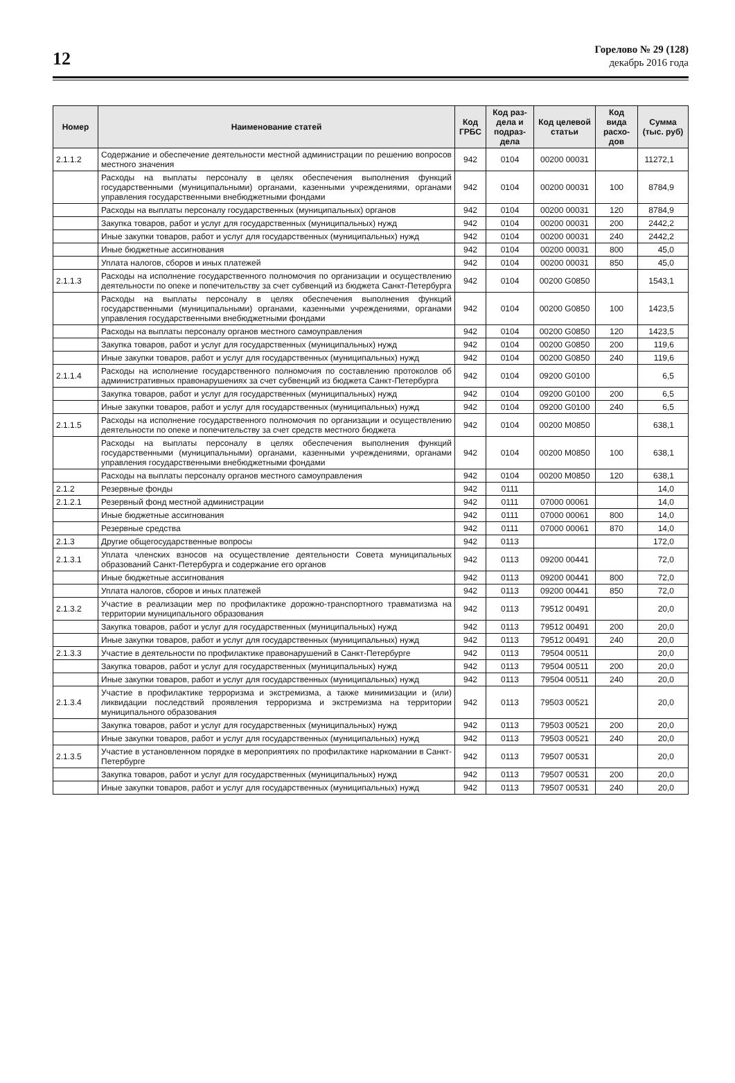12
Горелово № 29 (128)
декабрь 2016 года
| Номер | Наименование статей | Код ГРБС | Код раз-дела и подраз-дела | Код целевой статьи | Код вида расхо-дов | Сумма (тыс. руб) |
| --- | --- | --- | --- | --- | --- | --- |
| 2.1.1.2 | Содержание и обеспечение деятельности местной администрации по решению вопросов местного значения | 942 | 0104 | 00200 00031 | | 11272,1 |
| | Расходы на выплаты персоналу в целях обеспечения выполнения функций государственными (муниципальными) органами, казенными учреждениями, органами управления государственными внебюджетными фондами | 942 | 0104 | 00200 00031 | 100 | 8784,9 |
| | Расходы на выплаты персоналу государственных (муниципальных) органов | 942 | 0104 | 00200 00031 | 120 | 8784,9 |
| | Закупка товаров, работ и услуг для государственных (муниципальных) нужд | 942 | 0104 | 00200 00031 | 200 | 2442,2 |
| | Иные закупки товаров, работ и услуг для государственных (муниципальных) нужд | 942 | 0104 | 00200 00031 | 240 | 2442,2 |
| | Иные бюджетные ассигнования | 942 | 0104 | 00200 00031 | 800 | 45,0 |
| | Уплата налогов, сборов и иных платежей | 942 | 0104 | 00200 00031 | 850 | 45,0 |
| 2.1.1.3 | Расходы на исполнение государственного полномочия по организации и осуществлению деятельности по опеке и попечительству за счет субвенций из бюджета Санкт-Петербурга | 942 | 0104 | 00200 G0850 | | 1543,1 |
| | Расходы на выплаты персоналу в целях обеспечения выполнения функций государственными (муниципальными) органами, казенными учреждениями, органами управления государственными внебюджетными фондами | 942 | 0104 | 00200 G0850 | 100 | 1423,5 |
| | Расходы на выплаты персоналу органов местного самоуправления | 942 | 0104 | 00200 G0850 | 120 | 1423,5 |
| | Закупка товаров, работ и услуг для государственных (муниципальных) нужд | 942 | 0104 | 00200 G0850 | 200 | 119,6 |
| | Иные закупки товаров, работ и услуг для государственных (муниципальных) нужд | 942 | 0104 | 00200 G0850 | 240 | 119,6 |
| 2.1.1.4 | Расходы на исполнение государственного полномочия по составлению протоколов об административных правонарушениях за счет субвенций из бюджета Санкт-Петербурга | 942 | 0104 | 09200 G0100 | | 6,5 |
| | Закупка товаров, работ и услуг для государственных (муниципальных) нужд | 942 | 0104 | 09200 G0100 | 200 | 6,5 |
| | Иные закупки товаров, работ и услуг для государственных (муниципальных) нужд | 942 | 0104 | 09200 G0100 | 240 | 6,5 |
| 2.1.1.5 | Расходы на исполнение государственного полномочия по организации и осуществлению деятельности по опеке и попечительству за счет средств местного бюджета | 942 | 0104 | 00200 M0850 | | 638,1 |
| | Расходы на выплаты персоналу в целях обеспечения выполнения функций государственными (муниципальными) органами, казенными учреждениями, органами управления государственными внебюджетными фондами | 942 | 0104 | 00200 M0850 | 100 | 638,1 |
| | Расходы на выплаты персоналу органов местного самоуправления | 942 | 0104 | 00200 M0850 | 120 | 638,1 |
| 2.1.2 | Резервные фонды | 942 | 0111 | | | 14,0 |
| 2.1.2.1 | Резервный фонд местной администрации | 942 | 0111 | 07000 00061 | | 14,0 |
| | Иные бюджетные ассигнования | 942 | 0111 | 07000 00061 | 800 | 14,0 |
| | Резервные средства | 942 | 0111 | 07000 00061 | 870 | 14,0 |
| 2.1.3 | Другие общегосударственные вопросы | 942 | 0113 | | | 172,0 |
| 2.1.3.1 | Уплата членских взносов на осуществление деятельности Совета муниципальных образований Санкт-Петербурга и содержание его органов | 942 | 0113 | 09200 00441 | | 72,0 |
| | Иные бюджетные ассигнования | 942 | 0113 | 09200 00441 | 800 | 72,0 |
| | Уплата налогов, сборов и иных платежей | 942 | 0113 | 09200 00441 | 850 | 72,0 |
| 2.1.3.2 | Участие в реализации мер по профилактике дорожно-транспортного травматизма на территории муниципального образования | 942 | 0113 | 79512 00491 | | 20,0 |
| | Закупка товаров, работ и услуг для государственных (муниципальных) нужд | 942 | 0113 | 79512 00491 | 200 | 20,0 |
| | Иные закупки товаров, работ и услуг для государственных (муниципальных) нужд | 942 | 0113 | 79512 00491 | 240 | 20,0 |
| 2.1.3.3 | Участие в деятельности по профилактике правонарушений в Санкт-Петербурге | 942 | 0113 | 79504 00511 | | 20,0 |
| | Закупка товаров, работ и услуг для государственных (муниципальных) нужд | 942 | 0113 | 79504 00511 | 200 | 20,0 |
| | Иные закупки товаров, работ и услуг для государственных (муниципальных) нужд | 942 | 0113 | 79504 00511 | 240 | 20,0 |
| 2.1.3.4 | Участие в профилактике терроризма и экстремизма, а также минимизации и (или) ликвидации последствий проявления терроризма и экстремизма на территории муниципального образования | 942 | 0113 | 79503 00521 | | 20,0 |
| | Закупка товаров, работ и услуг для государственных (муниципальных) нужд | 942 | 0113 | 79503 00521 | 200 | 20,0 |
| | Иные закупки товаров, работ и услуг для государственных (муниципальных) нужд | 942 | 0113 | 79503 00521 | 240 | 20,0 |
| 2.1.3.5 | Участие в установленном порядке в мероприятиях по профилактике наркомании в Санкт-Петербурге | 942 | 0113 | 79507 00531 | | 20,0 |
| | Закупка товаров, работ и услуг для государственных (муниципальных) нужд | 942 | 0113 | 79507 00531 | 200 | 20,0 |
| | Иные закупки товаров, работ и услуг для государственных (муниципальных) нужд | 942 | 0113 | 79507 00531 | 240 | 20,0 |